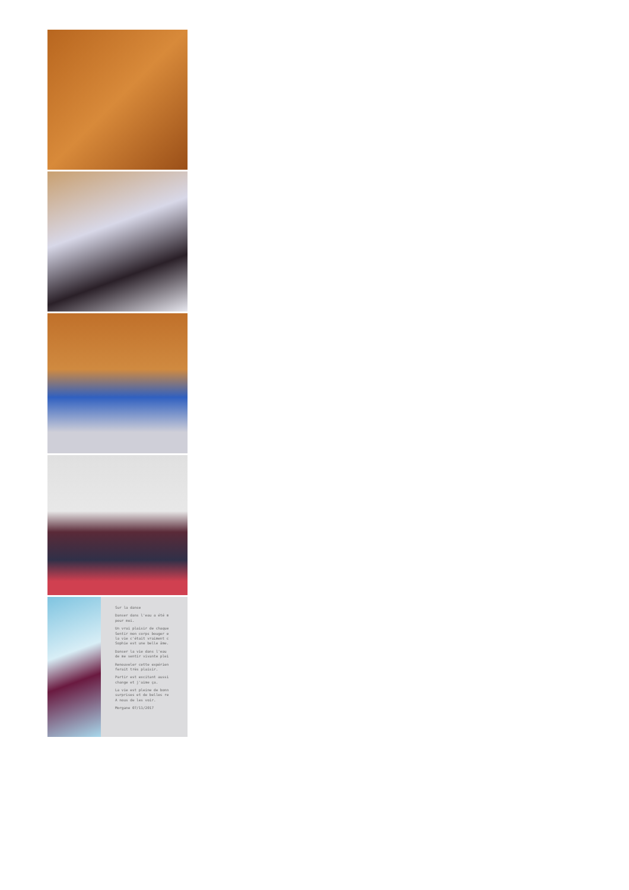Sur la danse
Danser dans l'eau a été m
pour moi.
Un vrai plaisir de chaque
Sentir mon corps bouger e
la vie c'était vraiment c
Sophie est une belle âme.
Danser la vie dans l'eau
de me sentir vivante plei
Renouveler cette expérien
ferait très plaisir.
Partir est excitant aussi
change et j'aime ça.
La vie est pleine de bonn
surprises et de belles re
A nous de les voir.
Morgane 07/11/2017